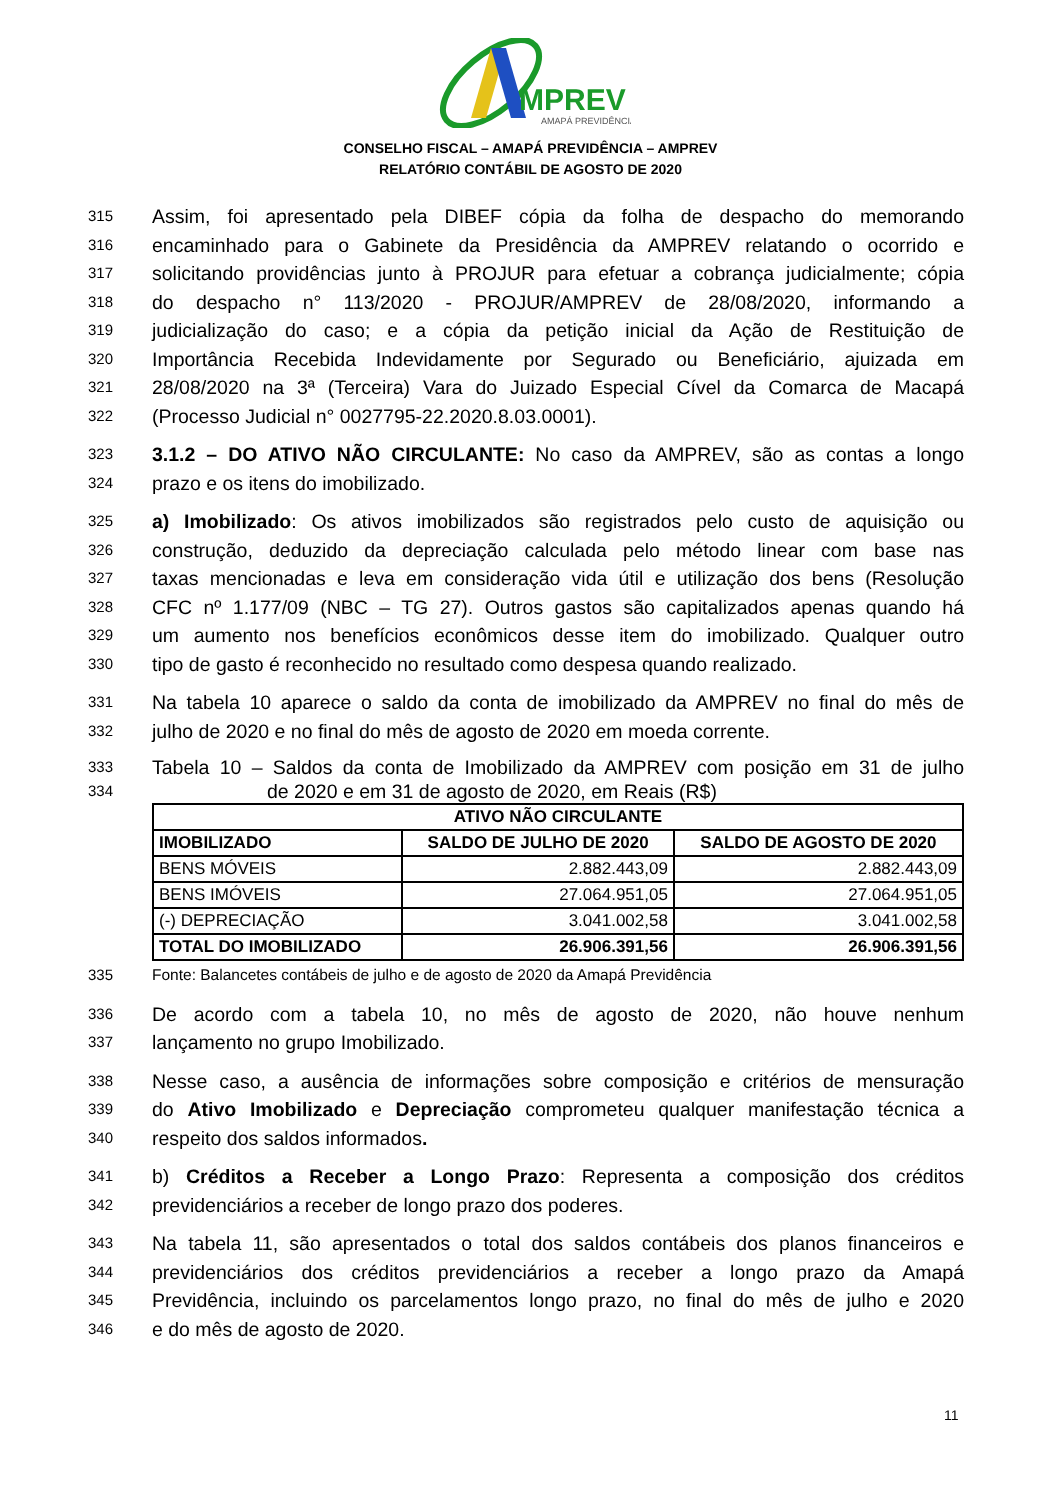MPREV
AMAPÁ PREVIDÊNCIA
CONSELHO FISCAL – AMAPÁ PREVIDÊNCIA – AMPREV
RELATÓRIO CONTÁBIL DE AGOSTO DE 2020
315 Assim, foi apresentado pela DIBEF cópia da folha de despacho do memorando
316 encaminhado para o Gabinete da Presidência da AMPREV relatando o ocorrido e
317 solicitando providências junto à PROJUR para efetuar a cobrança judicialmente; cópia
318 do despacho n° 113/2020 - PROJUR/AMPREV de 28/08/2020, informando a
319 judicialização do caso; e a cópia da petição inicial da Ação de Restituição de
320 Importância Recebida Indevidamente por Segurado ou Beneficiário, ajuizada em
321 28/08/2020 na 3ª (Terceira) Vara do Juizado Especial Cível da Comarca de Macapá
322 (Processo Judicial n° 0027795-22.2020.8.03.0001).
323 3.1.2 – DO ATIVO NÃO CIRCULANTE: No caso da AMPREV, são as contas a longo
324 prazo e os itens do imobilizado.
325 a) Imobilizado: Os ativos imobilizados são registrados pelo custo de aquisição ou
326 construção, deduzido da depreciação calculada pelo método linear com base nas
327 taxas mencionadas e leva em consideração vida útil e utilização dos bens (Resolução
328 CFC nº 1.177/09 (NBC – TG 27). Outros gastos são capitalizados apenas quando há
329 um aumento nos benefícios econômicos desse item do imobilizado. Qualquer outro
330 tipo de gasto é reconhecido no resultado como despesa quando realizado.
331 Na tabela 10 aparece o saldo da conta de imobilizado da AMPREV no final do mês de
332 julho de 2020 e no final do mês de agosto de 2020 em moeda corrente.
333 Tabela 10 – Saldos da conta de Imobilizado da AMPREV com posição em 31 de julho
334 de 2020 e em 31 de agosto de 2020, em Reais (R$)
| ATIVO NÃO CIRCULANTE | | |
| --- | --- | --- |
| IMOBILIZADO | SALDO DE JULHO DE 2020 | SALDO DE AGOSTO DE 2020 |
| BENS MÓVEIS | 2.882.443,09 | 2.882.443,09 |
| BENS IMÓVEIS | 27.064.951,05 | 27.064.951,05 |
| (-) DEPRECIAÇÃO | 3.041.002,58 | 3.041.002,58 |
| TOTAL DO IMOBILIZADO | 26.906.391,56 | 26.906.391,56 |
335 Fonte: Balancetes contábeis de julho e de agosto de 2020 da Amapá Previdência
336 De acordo com a tabela 10, no mês de agosto de 2020, não houve nenhum
337 lançamento no grupo Imobilizado.
338 Nesse caso, a ausência de informações sobre composição e critérios de mensuração
339 do Ativo Imobilizado e Depreciação comprometeu qualquer manifestação técnica a
340 respeito dos saldos informados.
341 b) Créditos a Receber a Longo Prazo: Representa a composição dos créditos
342 previdenciários a receber de longo prazo dos poderes.
343 Na tabela 11, são apresentados o total dos saldos contábeis dos planos financeiros e
344 previdenciários dos créditos previdenciários a receber a longo prazo da Amapá
345 Previdência, incluindo os parcelamentos longo prazo, no final do mês de julho e 2020
346 e do mês de agosto de 2020.
11